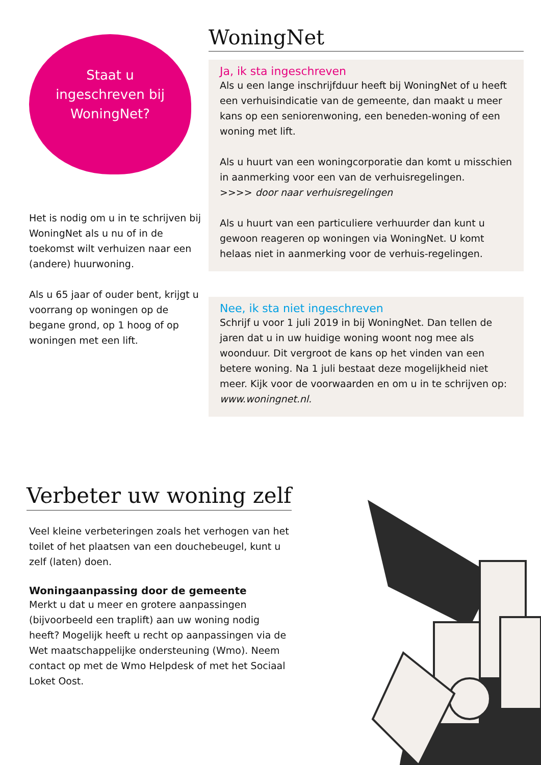Staat u
ingeschreven bij
WoningNet?
Het is nodig om u in te schrijven bij WoningNet als u nu of in de toekomst wilt verhuizen naar een (andere) huurwoning.
Als u 65 jaar of ouder bent, krijgt u voorrang op woningen op de begane grond, op 1 hoog of op woningen met een lift.
WoningNet
Ja, ik sta ingeschreven
Als u een lange inschrijfduur heeft bij WoningNet of u heeft een verhuisindicatie van de gemeente, dan maakt u meer kans op een seniorenwoning, een beneden-woning of een woning met lift.
Als u huurt van een woningcorporatie dan komt u misschien in aanmerking voor een van de verhuisregelingen.
>>>> door naar verhuisregelingen
Als u huurt van een particuliere verhuurder dan kunt u gewoon reageren op woningen via WoningNet. U komt helaas niet in aanmerking voor de verhuis-regelingen.
Nee, ik sta niet ingeschreven
Schrijf u voor 1 juli 2019 in bij WoningNet. Dan tellen de jaren dat u in uw huidige woning woont nog mee als woonduur. Dit vergroot de kans op het vinden van een betere woning. Na 1 juli bestaat deze mogelijkheid niet meer. Kijk voor de voorwaarden en om u in te schrijven op: www.woningnet.nl.
Verbeter uw woning zelf
Veel kleine verbeteringen zoals het verhogen van het toilet of het plaatsen van een douchebeugel, kunt u zelf (laten) doen.
Woningaanpassing door de gemeente
Merkt u dat u meer en grotere aanpassingen (bijvoorbeeld een traplift) aan uw woning nodig heeft? Mogelijk heeft u recht op aanpassingen via de Wet maatschappelijke ondersteuning (Wmo). Neem contact op met de Wmo Helpdesk of met het Sociaal Loket Oost.